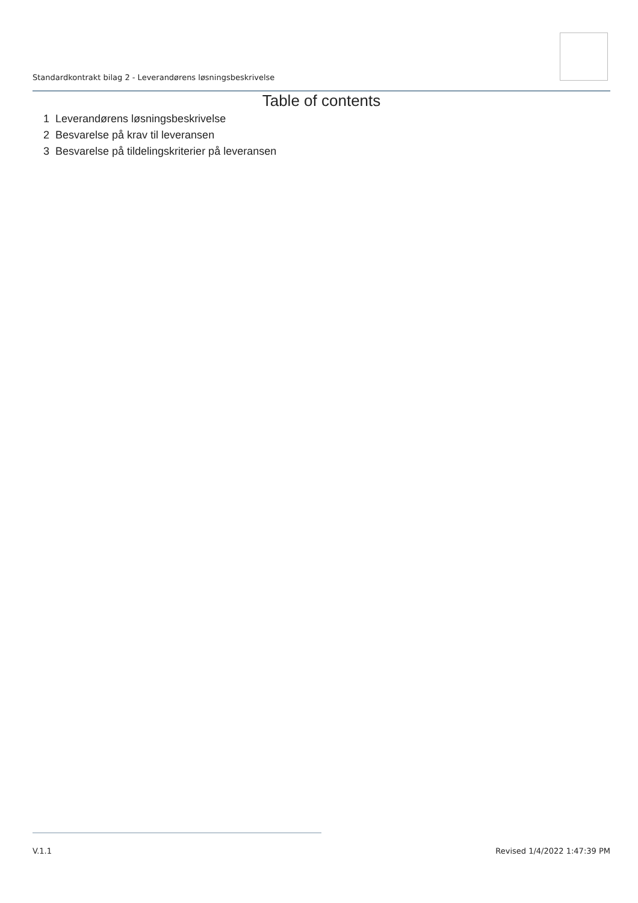Standardkontrakt bilag 2 - Leverandørens løsningsbeskrivelse
Table of contents
1 Leverandørens løsningsbeskrivelse
2 Besvarelse på krav til leveransen
3 Besvarelse på tildelingskriterier på leveransen
V.1.1 Revised 1/4/2022 1:47:39 PM